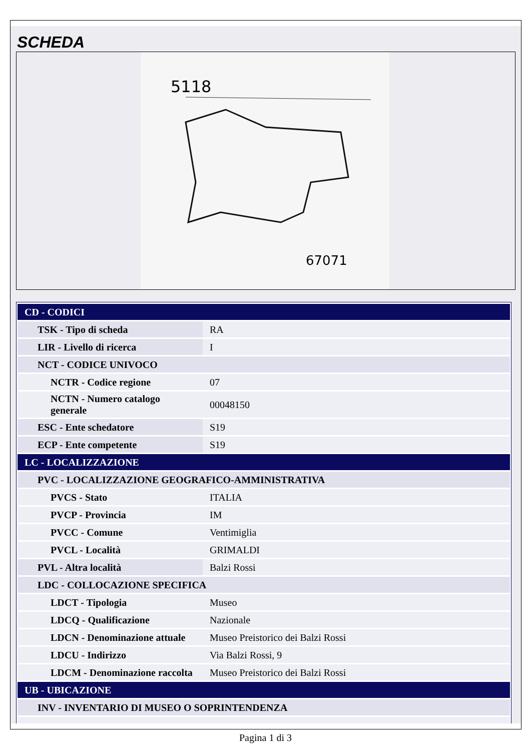SCHEDA
5118
67071
| CD - CODICI | |
| TSK - Tipo di scheda | RA |
| LIR - Livello di ricerca | I |
| NCT - CODICE UNIVOCO | |
| NCTR - Codice regione | 07 |
| NCTN - Numero catalogo generale | 00048150 |
| ESC - Ente schedatore | S19 |
| ECP - Ente competente | S19 |
| LC - LOCALIZZAZIONE | |
| PVC - LOCALIZZAZIONE GEOGRAFICO-AMMINISTRATIVA | |
| PVCS - Stato | ITALIA |
| PVCP - Provincia | IM |
| PVCC - Comune | Ventimiglia |
| PVCL - Località | GRIMALDI |
| PVL - Altra località | Balzi Rossi |
| LDC - COLLOCAZIONE SPECIFICA | |
| LDCT - Tipologia | Museo |
| LDCQ - Qualificazione | Nazionale |
| LDCN - Denominazione attuale | Museo Preistorico dei Balzi Rossi |
| LDCU - Indirizzo | Via Balzi Rossi, 9 |
| LDCM - Denominazione raccolta | Museo Preistorico dei Balzi Rossi |
| UB - UBICAZIONE | |
| INV - INVENTARIO DI MUSEO O SOPRINTENDENZA | |
Pagina 1 di 3